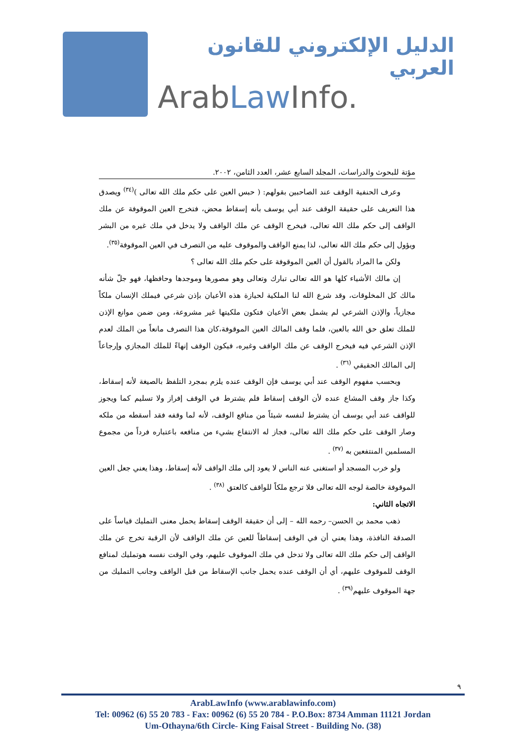الدليل الإلكتروني للقانون العربي
ArabLaw Info.
مؤتة للبحوث والدراسات، المجلد السابع عشر، العدد الثامن، ٢٠٠٢.
وعرف الحنفية الوقف عند الصاحبين بقولهم: ( حبس العين على حكم ملك الله تعالى )<sup>(٣٤)</sup> ويصدق هذا التعريف على حقيقة الوقف عند أبي يوسف بأنه إسقاط محض، فتخرج العين الموقوفة عن ملك الواقف إلى حكم ملك الله تعالى، فيخرج الوقف عن ملك الواقف ولا يدخل في ملك غيره من البشر ويؤول إلى حكم ملك الله تعالى، لذا يمنع الواقف والموقوف عليه من التصرف في العين الموقوفة<sup>(٣٥)</sup>.
ولكن ما المراد بالقول أن العين الموقوفة على حكم ملك الله تعالى ؟
إن مالك الأشياء كلها هو الله تعالى تبارك وتعالى وهو مصورها وموجدها وحافظها، فهو جلّ شأنه مالك كل المخلوقات، وقد شرع الله لنا الملكية لحيازة هذه الأعيان بإذن شرعي فيملك الإنسان ملكاً مجازياً، والإذن الشرعي لم يشمل بعض الأعيان فتكون ملكيتها غير مشروعة، ومن ضمن موانع الإذن للملك تعلق حق الله بالعين، فلما وقف المالك العين الموقوفة،كان هذا التصرف مانعاً من الملك لعدم الإذن الشرعي فيه فيخرج الوقف عن ملك الواقف وغيره، فيكون الوقف إنهاءً للملك المجازي وإرجاعاً إلى المالك الحقيقي <sup>(٣٦)</sup> .
وبحسب مفهوم الوقف عند أبي يوسف فإن الوقف عنده يلزم بمجرد التلفظ بالصيغة لأنه إسقاط، وكذا جاز وقف المشاع عنده لأن الوقف إسقاط فلم يشترط في الوقف إفراز ولا تسليم كما ويجوز للواقف عند أبي يوسف أن يشترط لنفسه شيئاً من منافع الوقف، لأنه لما وقفه فقد أسقطه من ملكه وصار الوقف على حكم ملك الله تعالى، فجاز له الانتفاع بشيء من منافعه باعتباره فرداً من مجموع المسلمين المنتفعين به <sup>(٣٧)</sup> .
ولو خرب المسجد أو استغنى عنه الناس لا يعود إلى ملك الواقف لأنه إسقاط، وهذا يعني جعل العين الموقوفة خالصة لوجه الله تعالى فلا ترجع ملكاً للواقف كالعتق <sup>(٣٨)</sup> .
الاتجاه الثاني:
ذهب محمد بن الحسن– رحمه الله – إلى أن حقيقة الوقف إسقاط يحمل معنى التمليك قياساً على الصدقة النافذة، وهذا يعني أن في الوقف إسقاطاً للعين عن ملك الواقف لأن الرقبة تخرج عن ملك الواقف إلى حكم ملك الله تعالى ولا تدخل في ملك الموقوف عليهم، وفي الوقت نفسه هوتمليك لمنافع الوقف للموقوف عليهم، أي أن الوقف عنده يحمل جانب الإسقاط من قبل الواقف وجانب التمليك من جهة الموقوف عليهم<sup>(٣٩)</sup> .
٩
ArabLawInfo (www.arablawinfo.com)
Tel: 00962 (6) 55 20 783 - Fax: 00962 (6) 55 20 784 - P.O.Box: 8734 Amman 11121 Jordan
Um-Othayna/6th Circle- King Faisal Street - Building No. (38)